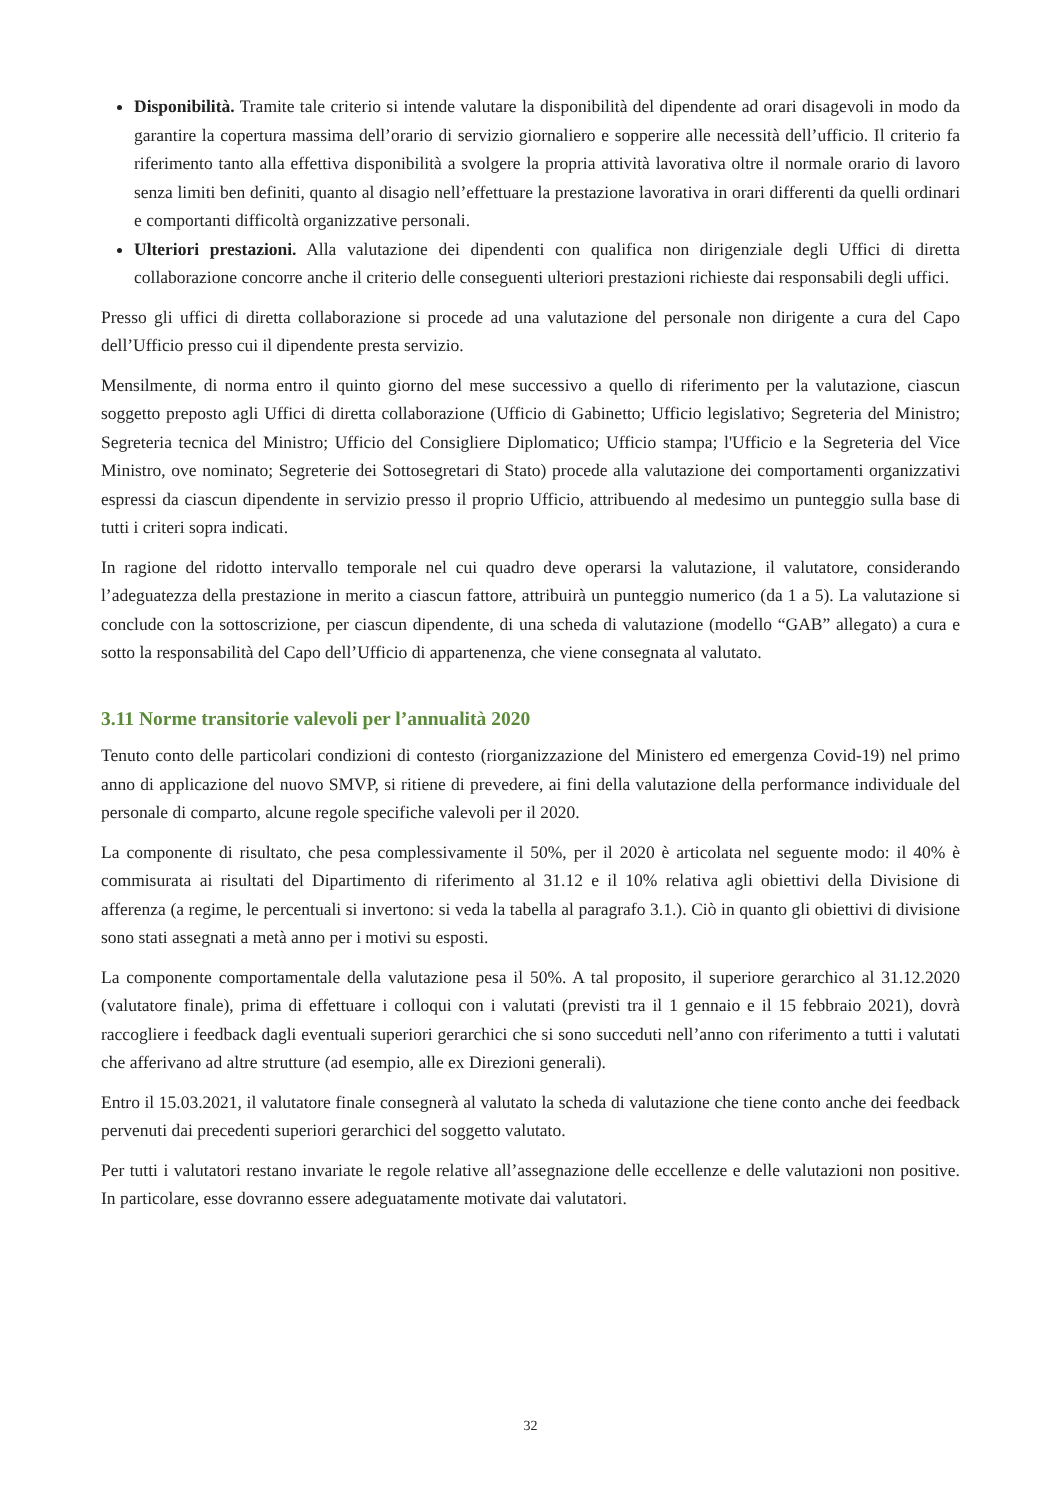Disponibilità. Tramite tale criterio si intende valutare la disponibilità del dipendente ad orari disagevoli in modo da garantire la copertura massima dell’orario di servizio giornaliero e sopperire alle necessità dell’ufficio. Il criterio fa riferimento tanto alla effettiva disponibilità a svolgere la propria attività lavorativa oltre il normale orario di lavoro senza limiti ben definiti, quanto al disagio nell’effettuare la prestazione lavorativa in orari differenti da quelli ordinari e comportanti difficoltà organizzative personali.
Ulteriori prestazioni. Alla valutazione dei dipendenti con qualifica non dirigenziale degli Uffici di diretta collaborazione concorre anche il criterio delle conseguenti ulteriori prestazioni richieste dai responsabili degli uffici.
Presso gli uffici di diretta collaborazione si procede ad una valutazione del personale non dirigente a cura del Capo dell’Ufficio presso cui il dipendente presta servizio.
Mensilmente, di norma entro il quinto giorno del mese successivo a quello di riferimento per la valutazione, ciascun soggetto preposto agli Uffici di diretta collaborazione (Ufficio di Gabinetto; Ufficio legislativo; Segreteria del Ministro; Segreteria tecnica del Ministro; Ufficio del Consigliere Diplomatico; Ufficio stampa; l'Ufficio e la Segreteria del Vice Ministro, ove nominato; Segreterie dei Sottosegretari di Stato) procede alla valutazione dei comportamenti organizzativi espressi da ciascun dipendente in servizio presso il proprio Ufficio, attribuendo al medesimo un punteggio sulla base di tutti i criteri sopra indicati.
In ragione del ridotto intervallo temporale nel cui quadro deve operarsi la valutazione, il valutatore, considerando l’adeguatezza della prestazione in merito a ciascun fattore, attribuirà un punteggio numerico (da 1 a 5). La valutazione si conclude con la sottoscrizione, per ciascun dipendente, di una scheda di valutazione (modello “GAB” allegato) a cura e sotto la responsabilità del Capo dell’Ufficio di appartenenza, che viene consegnata al valutato.
3.11 Norme transitorie valevoli per l’annualità 2020
Tenuto conto delle particolari condizioni di contesto (riorganizzazione del Ministero ed emergenza Covid-19) nel primo anno di applicazione del nuovo SMVP, si ritiene di prevedere, ai fini della valutazione della performance individuale del personale di comparto, alcune regole specifiche valevoli per il 2020.
La componente di risultato, che pesa complessivamente il 50%, per il 2020 è articolata nel seguente modo: il 40% è commisurata ai risultati del Dipartimento di riferimento al 31.12 e il 10% relativa agli obiettivi della Divisione di afferenza (a regime, le percentuali si invertono: si veda la tabella al paragrafo 3.1.). Ciò in quanto gli obiettivi di divisione sono stati assegnati a metà anno per i motivi su esposti.
La componente comportamentale della valutazione pesa il 50%. A tal proposito, il superiore gerarchico al 31.12.2020 (valutatore finale), prima di effettuare i colloqui con i valutati (previsti tra il 1 gennaio e il 15 febbraio 2021), dovrà raccogliere i feedback dagli eventuali superiori gerarchici che si sono succeduti nell’anno con riferimento a tutti i valutati che afferivano ad altre strutture (ad esempio, alle ex Direzioni generali).
Entro il 15.03.2021, il valutatore finale consegnerà al valutato la scheda di valutazione che tiene conto anche dei feedback pervenuti dai precedenti superiori gerarchici del soggetto valutato.
Per tutti i valutatori restano invariate le regole relative all’assegnazione delle eccellenze e delle valutazioni non positive. In particolare, esse dovranno essere adeguatamente motivate dai valutatori.
32